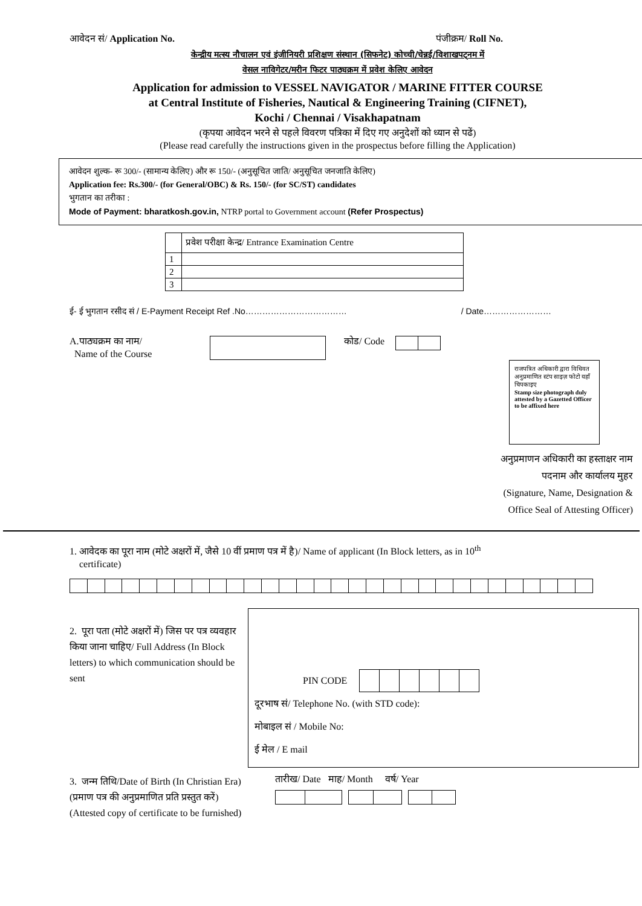आवेदन सं/ Application No. पंजीक्रम/ Roll No.
केन्द्रीय मत्स्य नौचालन एवं इंजीनियरी प्रशिक्षण संस्थान (सिफनेट) कोच्ची/चेन्नई/विशाखपट्नम में
वेसल नाविगेटर/मरीन फिटर पाठ्यक्रम में प्रवेश केलिए आवेदन
Application for admission to VESSEL NAVIGATOR / MARINE FITTER COURSE
at Central Institute of Fisheries, Nautical & Engineering Training (CIFNET),
Kochi / Chennai / Visakhapatnam
(कृपया आवेदन भरने से पहले विवरण पत्रिका में दिए गए अनुदेशों को ध्यान से पढें)
(Please read carefully the instructions given in the prospectus before filling the Application)
आवेदन शुल्क- रू 300/- (सामान्य केलिए) और रू 150/- (अनुसूचित जाति/ अनुसूचित जनजाति केलिए)
Application fee: Rs.300/- (for General/OBC) & Rs. 150/- (for SC/ST) candidates
भुगतान का तरीका :
Mode of Payment: bharatkosh.gov.in, NTRP portal to Government account (Refer Prospectus)
| | प्रवेश परीक्षा केन्द्र/ Entrance Examination Centre |
| 1 | |
| 2 | |
| 3 | |
ई- ई भुगतान रसीद सं / E-Payment Receipt Ref .No……………………………… / Date……………………
A.पाठ्यक्रम का नाम/
Name of the Course
कोड/ Code
राजपत्रित अधिकारी द्वारा विधिवत अनुप्रमाणित स्टंप साइज़ फोटो यहाँ चिपकाइए
Stamp size photograph duly attested by a Gazetted Officer to be affixed here
अनुप्रमाणन अधिकारी का हस्ताक्षर नाम
पदनाम और कार्यालय मुहर
(Signature, Name, Designation &
Office Seal of Attesting Officer)
1. आवेदक का पूरा नाम (मोटे अक्षरों में, जैसे 10 वीं प्रमाण पत्र में है)/ Name of applicant (In Block letters, as in 10<sup>th</sup>
certificate)
2. पूरा पता (मोटे अक्षरों में) जिस पर पत्र व्यवहार किया जाना चाहिए/ Full Address (In Block letters) to which communication should be sent
PIN CODE
दूरभाष सं/ Telephone No. (with STD code):
मोबाइल सं / Mobile No:
ई मेल / E mail
3. जन्म तिथि/Date of Birth (In Christian Era) (प्रमाण पत्र की अनुप्रमाणित प्रति प्रस्तुत करें)
(Attested copy of certificate to be furnished)
तारीख/ Date माह/ Month वर्ष/ Year